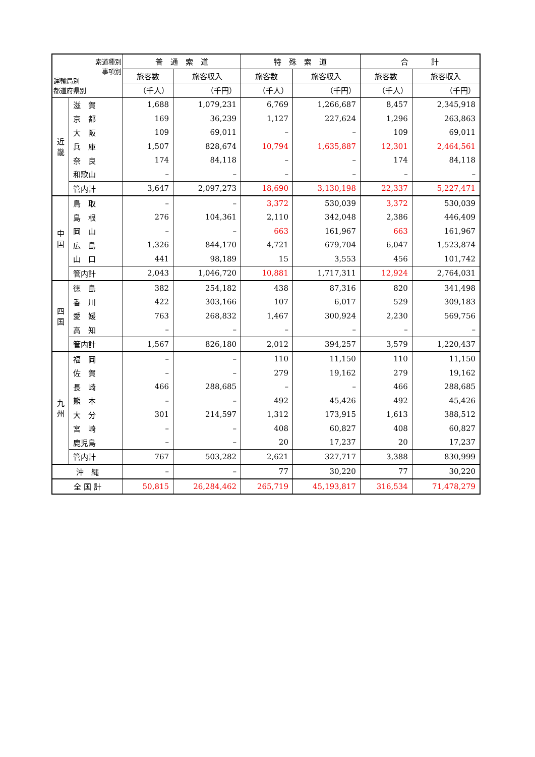| 索道種別 事項別 運輸局別 都道府県別 | | 普 通 索 道 | | 特 殊 索 道 | | 合 計 | |
| --- | --- | --- | --- | --- | --- | --- | --- |
| | | 旅客数 | 旅客収入 | 旅客数 | 旅客収入 | 旅客数 | 旅客収入 |
| | | （千人） | （千円） | （千人） | （千円） | （千人） | （千円） |
| 近 畿 | 滋 賀 | 1,688 | 1,079,231 | 6,769 | 1,266,687 | 8,457 | 2,345,918 |
| | 京 都 | 169 | 36,239 | 1,127 | 227,624 | 1,296 | 263,863 |
| | 大 阪 | 109 | 69,011 | – | – | 109 | 69,011 |
| | 兵 庫 | 1,507 | 828,674 | 10,794 | 1,635,887 | 12,301 | 2,464,561 |
| | 奈 良 | 174 | 84,118 | – | – | 174 | 84,118 |
| | 和歌山 | – | – | – | – | – | – |
| | 管内計 | 3,647 | 2,097,273 | 18,690 | 3,130,198 | 22,337 | 5,227,471 |
| 中 国 | 鳥 取 | – | – | 3,372 | 530,039 | 3,372 | 530,039 |
| | 島 根 | 276 | 104,361 | 2,110 | 342,048 | 2,386 | 446,409 |
| | 岡 山 | – | – | 663 | 161,967 | 663 | 161,967 |
| | 広 島 | 1,326 | 844,170 | 4,721 | 679,704 | 6,047 | 1,523,874 |
| | 山 口 | 441 | 98,189 | 15 | 3,553 | 456 | 101,742 |
| | 管内計 | 2,043 | 1,046,720 | 10,881 | 1,717,311 | 12,924 | 2,764,031 |
| 四 国 | 徳 島 | 382 | 254,182 | 438 | 87,316 | 820 | 341,498 |
| | 香 川 | 422 | 303,166 | 107 | 6,017 | 529 | 309,183 |
| | 愛 媛 | 763 | 268,832 | 1,467 | 300,924 | 2,230 | 569,756 |
| | 高 知 | – | – | – | – | – | – |
| | 管内計 | 1,567 | 826,180 | 2,012 | 394,257 | 3,579 | 1,220,437 |
| 九 州 | 福 岡 | – | – | 110 | 11,150 | 110 | 11,150 |
| | 佐 賀 | – | – | 279 | 19,162 | 279 | 19,162 |
| | 長 崎 | 466 | 288,685 | – | – | 466 | 288,685 |
| | 熊 本 | – | – | 492 | 45,426 | 492 | 45,426 |
| | 大 分 | 301 | 214,597 | 1,312 | 173,915 | 1,613 | 388,512 |
| | 宮 崎 | – | – | 408 | 60,827 | 408 | 60,827 |
| | 鹿児島 | – | – | 20 | 17,237 | 20 | 17,237 |
| | 管内計 | 767 | 503,282 | 2,621 | 327,717 | 3,388 | 830,999 |
| 沖 縄 | | – | – | 77 | 30,220 | 77 | 30,220 |
| 全 国 計 | | 50,815 | 26,284,462 | 265,719 | 45,193,817 | 316,534 | 71,478,279 |